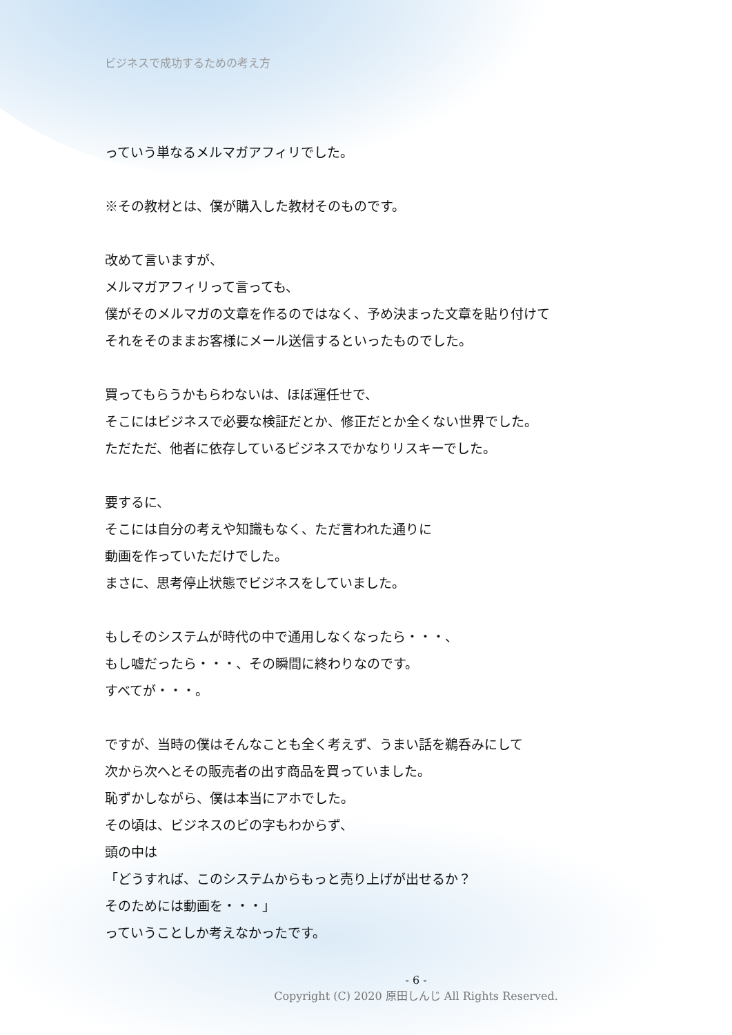ビジネスで成功するための考え方
っていう単なるメルマガアフィリでした。
※その教材とは、僕が購入した教材そのものです。
改めて言いますが、
メルマガアフィリって言っても、
僕がそのメルマガの文章を作るのではなく、予め決まった文章を貼り付けて
それをそのままお客様にメール送信するといったものでした。
買ってもらうかもらわないは、ほぼ運任せで、
そこにはビジネスで必要な検証だとか、修正だとか全くない世界でした。
ただただ、他者に依存しているビジネスでかなりリスキーでした。
要するに、
そこには自分の考えや知識もなく、ただ言われた通りに
動画を作っていただけでした。
まさに、思考停止状態でビジネスをしていました。
もしそのシステムが時代の中で通用しなくなったら・・・、
もし嘘だったら・・・、その瞬間に終わりなのです。
すべてが・・・。
ですが、当時の僕はそんなことも全く考えず、うまい話を鵜呑みにして
次から次へとその販売者の出す商品を買っていました。
恥ずかしながら、僕は本当にアホでした。
その頃は、ビジネスのビの字もわからず、
頭の中は
「どうすれば、このシステムからもっと売り上げが出せるか？
そのためには動画を・・・」
っていうことしか考えなかったです。
- 6 -
Copyright (C) 2020 原田しんじ All Rights Reserved.